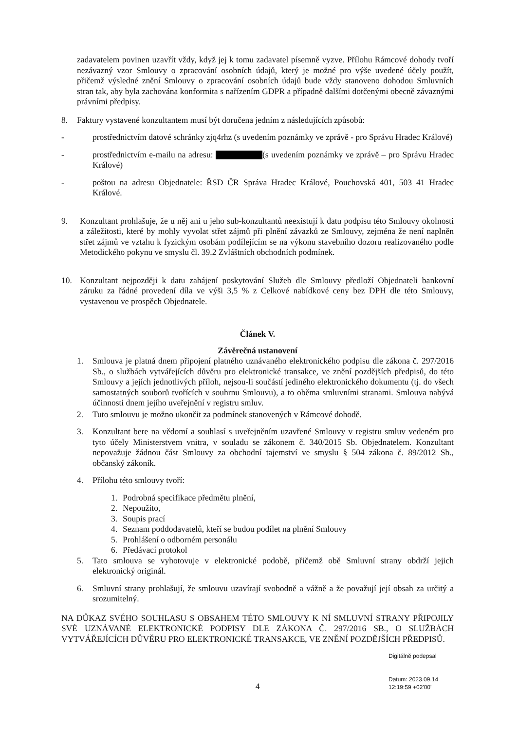zadavatelem povinen uzavřít vždy, když jej k tomu zadavatel písemně vyzve. Přílohu Rámcové dohody tvoří nezávazný vzor Smlouvy o zpracování osobních údajů, který je možné pro výše uvedené účely použít, přičemž výsledné znění Smlouvy o zpracování osobních údajů bude vždy stanoveno dohodou Smluvních stran tak, aby byla zachována konformita s nařízením GDPR a případně dalšími dotčenými obecně závaznými právními předpisy.
8. Faktury vystavené konzultantem musí být doručena jedním z následujících způsobů:
- prostřednictvím datové schránky zjq4rhz (s uvedením poznámky ve zprávě - pro Správu Hradec Králové)
- prostřednictvím e-mailu na adresu: (s uvedením poznámky ve zprávě – pro Správu Hradec Králové)
- poštou na adresu Objednatele: ŘSD ČR Správa Hradec Králové, Pouchovská 401, 503 41 Hradec Králové.
9. Konzultant prohlašuje, že u něj ani u jeho sub-konzultantů neexistují k datu podpisu této Smlouvy okolnosti a záležitosti, které by mohly vyvolat střet zájmů při plnění závazků ze Smlouvy, zejména že není naplněn střet zájmů ve vztahu k fyzickým osobám podílejícím se na výkonu stavebního dozoru realizovaného podle Metodického pokynu ve smyslu čl. 39.2 Zvláštních obchodních podmínek.
10. Konzultant nejpozději k datu zahájení poskytování Služeb dle Smlouvy předloží Objednateli bankovní záruku za řádné provedení díla ve výši 3,5 % z Celkové nabídkové ceny bez DPH dle této Smlouvy, vystavenou ve prospěch Objednatele.
Článek V.
Závěrečná ustanovení
1. Smlouva je platná dnem připojení platného uznávaného elektronického podpisu dle zákona č. 297/2016 Sb., o službách vytvářejících důvěru pro elektronické transakce, ve znění pozdějších předpisů, do této Smlouvy a jejích jednotlivých příloh, nejsou-li součástí jediného elektronického dokumentu (tj. do všech samostatných souborů tvořících v souhrnu Smlouvu), a to oběma smluvními stranami. Smlouva nabývá účinnosti dnem jejího uveřejnění v registru smluv.
2. Tuto smlouvu je možno ukončit za podmínek stanovených v Rámcové dohodě.
3. Konzultant bere na vědomí a souhlasí s uveřejněním uzavřené Smlouvy v registru smluv vedeném pro tyto účely Ministerstvem vnitra, v souladu se zákonem č. 340/2015 Sb. Objednatelem. Konzultant nepovažuje žádnou část Smlouvy za obchodní tajemství ve smyslu § 504 zákona č. 89/2012 Sb., občanský zákoník.
4. Přílohu této smlouvy tvoří:
1. Podrobná specifikace předmětu plnění,
2. Nepoužito,
3. Soupis prací
4. Seznam poddodavatelů, kteří se budou podílet na plnění Smlouvy
5. Prohlášení o odborném personálu
6. Předávací protokol
5. Tato smlouva se vyhotovuje v elektronické podobě, přičemž obě Smluvní strany obdrží jejich elektronický originál.
6. Smluvní strany prohlašují, že smlouvu uzavírají svobodně a vážně a že považují její obsah za určitý a srozumitelný.
NA DŮKAZ SVÉHO SOUHLASU S OBSAHEM TÉTO SMLOUVY K NÍ SMLUVNÍ STRANY PŘIPOJILY SVÉ UZNÁVANÉ ELEKTRONICKÉ PODPISY DLE ZÁKONA Č. 297/2016 SB., O SLUŽBÁCH VYTVÁŘEJÍCÍCH DŮVĚRU PRO ELEKTRONICKÉ TRANSAKCE, VE ZNĚNÍ POZDĚJŠÍCH PŘEDPISŮ.
Digitálně podepsal
Datum: 2023.09.14
12:19:59 +02'00'
4